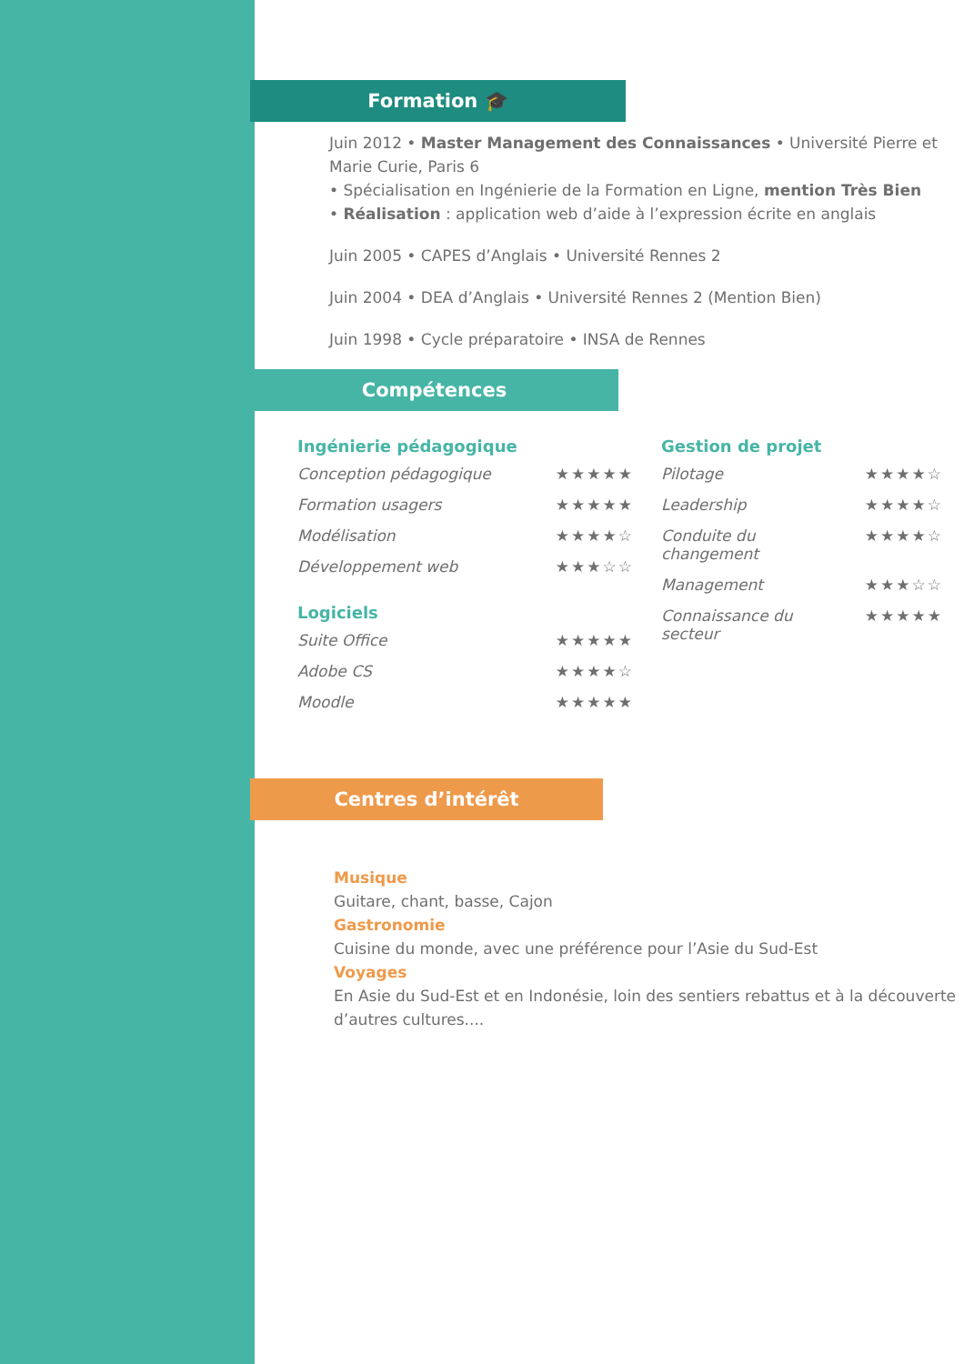Formation 🎓
Juin 2012 • Master Management des Connaissances • Université Pierre et Marie Curie, Paris 6
• Spécialisation en Ingénierie de la Formation en Ligne, mention Très Bien
• Réalisation : application web d’aide à l’expression écrite en anglais
Juin 2005 • CAPES d’Anglais • Université Rennes 2
Juin 2004 • DEA d’Anglais • Université Rennes 2 (Mention Bien)
Juin 1998 • Cycle préparatoire • INSA de Rennes
Compétences
Ingénierie pédagogique
Conception pédagogique ★★★★★
Formation usagers ★★★★★
Modélisation ★★★★☆
Développement web ★★★☆☆
Logiciels
Suite Office ★★★★★
Adobe CS ★★★★☆
Moodle ★★★★★
Gestion de projet
Pilotage ★★★★☆
Leadership ★★★★☆
Conduite du
changement ★★★★☆
Management ★★★☆☆
Connaissance du
secteur ★★★★★
Centres d’intérêt
Musique
Guitare, chant, basse, Cajon
Gastronomie
Cuisine du monde, avec une préférence pour l’Asie du Sud-Est
Voyages
En Asie du Sud-Est et en Indonésie, loin des sentiers rebattus et à la découverte d’autres cultures....